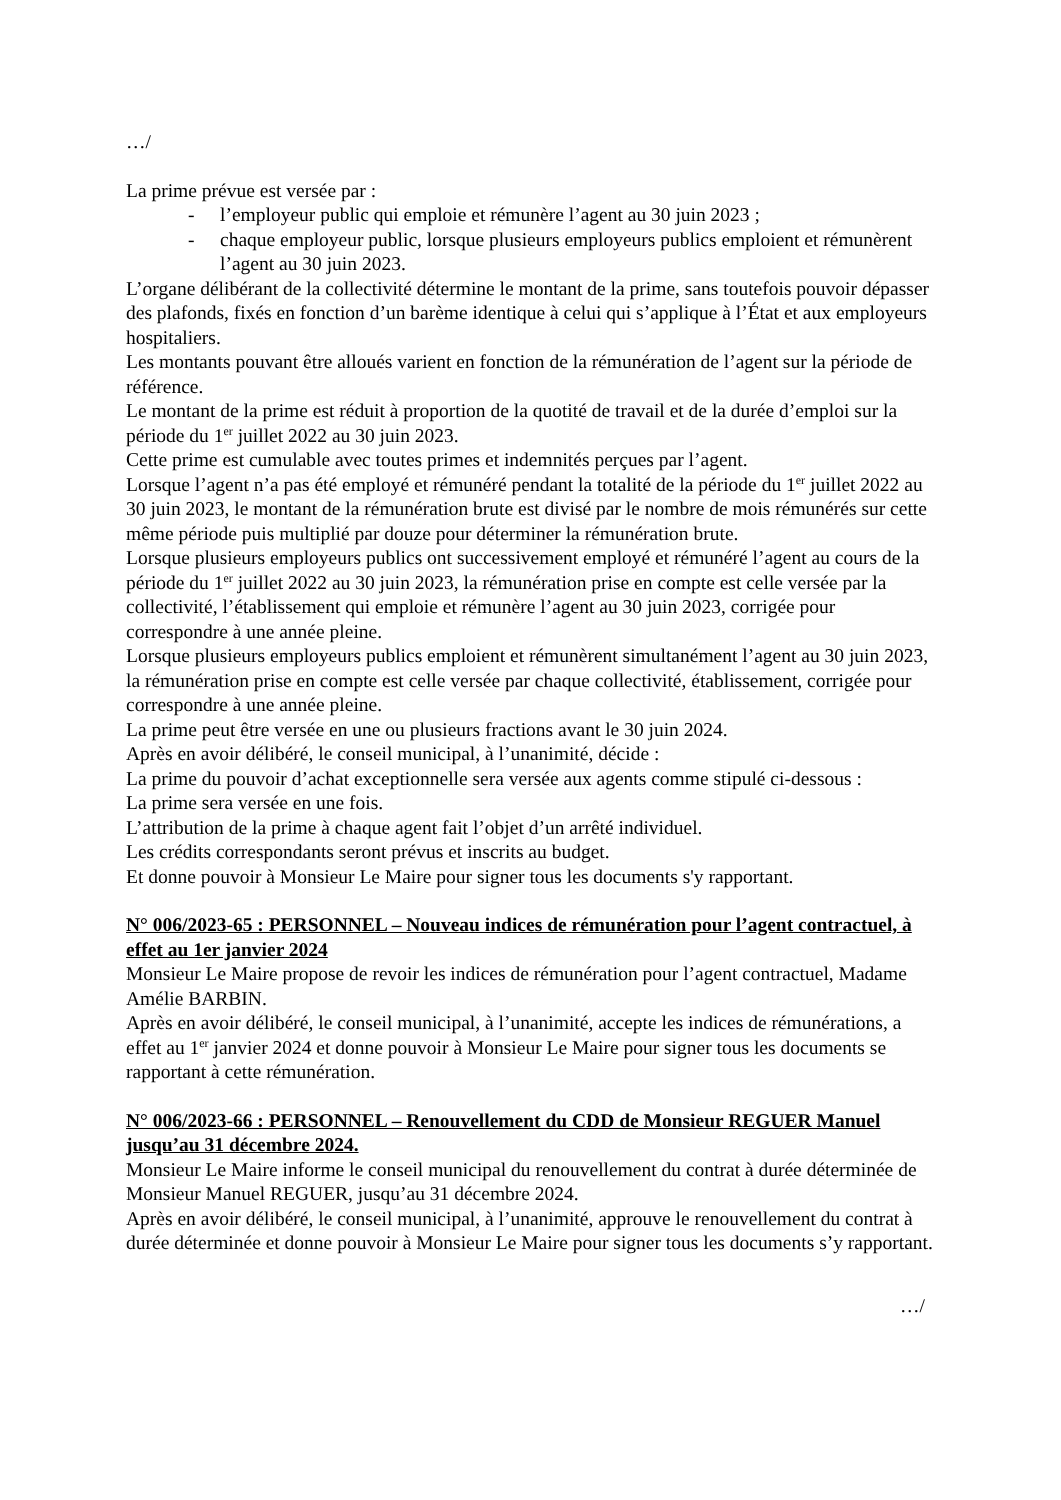…/
La prime prévue est versée par :
- l’employeur public qui emploie et rémunère l’agent au 30 juin 2023 ;
- chaque employeur public, lorsque plusieurs employeurs publics emploient et rémunèrent l’agent au 30 juin 2023.
L’organe délibérant de la collectivité détermine le montant de la prime, sans toutefois pouvoir dépasser des plafonds, fixés en fonction d’un barème identique à celui qui s’applique à l’État et aux employeurs hospitaliers.
Les montants pouvant être alloués varient en fonction de la rémunération de l’agent sur la période de référence.
Le montant de la prime est réduit à proportion de la quotité de travail et de la durée d’emploi sur la période du 1<sup>er</sup> juillet 2022 au 30 juin 2023.
Cette prime est cumulable avec toutes primes et indemnités perçues par l’agent.
Lorsque l’agent n’a pas été employé et rémunéré pendant la totalité de la période du 1<sup>er</sup> juillet 2022 au 30 juin 2023, le montant de la rémunération brute est divisé par le nombre de mois rémunérés sur cette même période puis multiplié par douze pour déterminer la rémunération brute.
Lorsque plusieurs employeurs publics ont successivement employé et rémunéré l’agent au cours de la période du 1<sup>er</sup> juillet 2022 au 30 juin 2023, la rémunération prise en compte est celle versée par la collectivité, l’établissement qui emploie et rémunère l’agent au 30 juin 2023, corrigée pour correspondre à une année pleine.
Lorsque plusieurs employeurs publics emploient et rémunèrent simultanément l’agent au 30 juin 2023, la rémunération prise en compte est celle versée par chaque collectivité, établissement, corrigée pour correspondre à une année pleine.
La prime peut être versée en une ou plusieurs fractions avant le 30 juin 2024.
Après en avoir délibéré, le conseil municipal, à l’unanimité, décide :
La prime du pouvoir d’achat exceptionnelle sera versée aux agents comme stipulé ci-dessous :
La prime sera versée en une fois.
L’attribution de la prime à chaque agent fait l’objet d’un arrêté individuel.
Les crédits correspondants seront prévus et inscrits au budget.
Et donne pouvoir à Monsieur Le Maire pour signer tous les documents s'y rapportant.
N° 006/2023-65 : PERSONNEL – Nouveau indices de rémunération pour l’agent contractuel, à effet au 1er janvier 2024
Monsieur Le Maire propose de revoir les indices de rémunération pour l’agent contractuel, Madame Amélie BARBIN.
Après en avoir délibéré, le conseil municipal, à l’unanimité, accepte les indices de rémunérations, a effet au 1<sup>er</sup> janvier 2024 et donne pouvoir à Monsieur Le Maire pour signer tous les documents se rapportant à cette rémunération.
N° 006/2023-66 : PERSONNEL – Renouvellement du CDD de Monsieur REGUER Manuel jusqu’au 31 décembre 2024.
Monsieur Le Maire informe le conseil municipal du renouvellement du contrat à durée déterminée de Monsieur Manuel REGUER, jusqu’au 31 décembre 2024.
Après en avoir délibéré, le conseil municipal, à l’unanimité, approuve le renouvellement du contrat à durée déterminée et donne pouvoir à Monsieur Le Maire pour signer tous les documents s’y rapportant.
…/